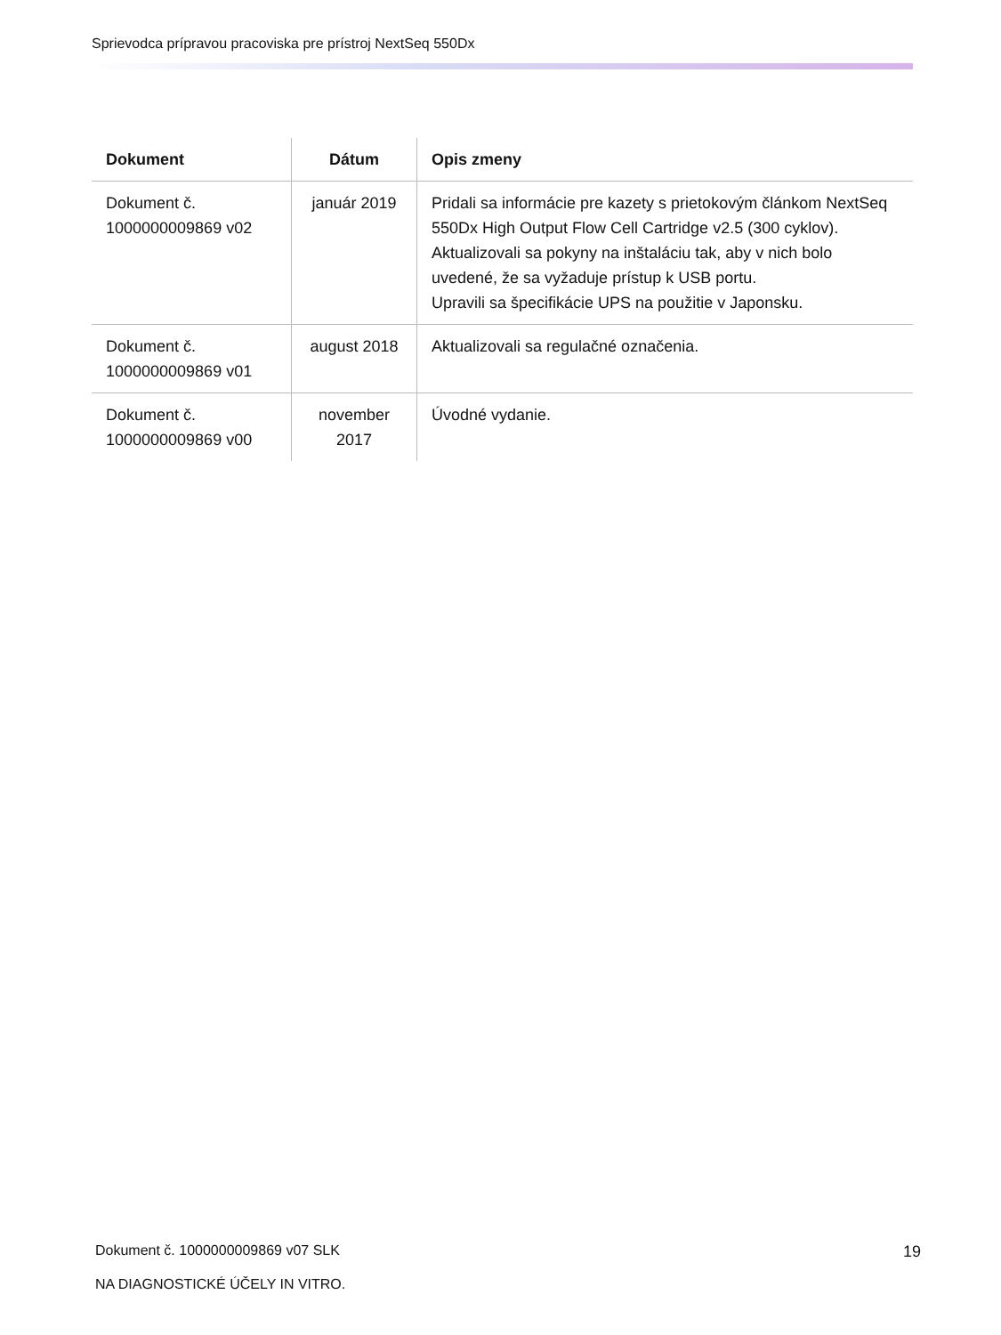Sprievodca prípravou pracoviska pre prístroj NextSeq 550Dx
| Dokument | Dátum | Opis zmeny |
| --- | --- | --- |
| Dokument č. 1000000009869 v02 | január 2019 | Pridali sa informácie pre kazety s prietokovým článkom NextSeq 550Dx High Output Flow Cell Cartridge v2.5 (300 cyklov). Aktualizovali sa pokyny na inštaláciu tak, aby v nich bolo uvedené, že sa vyžaduje prístup k USB portu. Upravili sa špecifikácie UPS na použitie v Japonsku. |
| Dokument č. 1000000009869 v01 | august 2018 | Aktualizovali sa regulačné označenia. |
| Dokument č. 1000000009869 v00 | november 2017 | Úvodné vydanie. |
Dokument č. 1000000009869 v07 SLK
19
NA DIAGNOSTICKÉ ÚČELY IN VITRO.